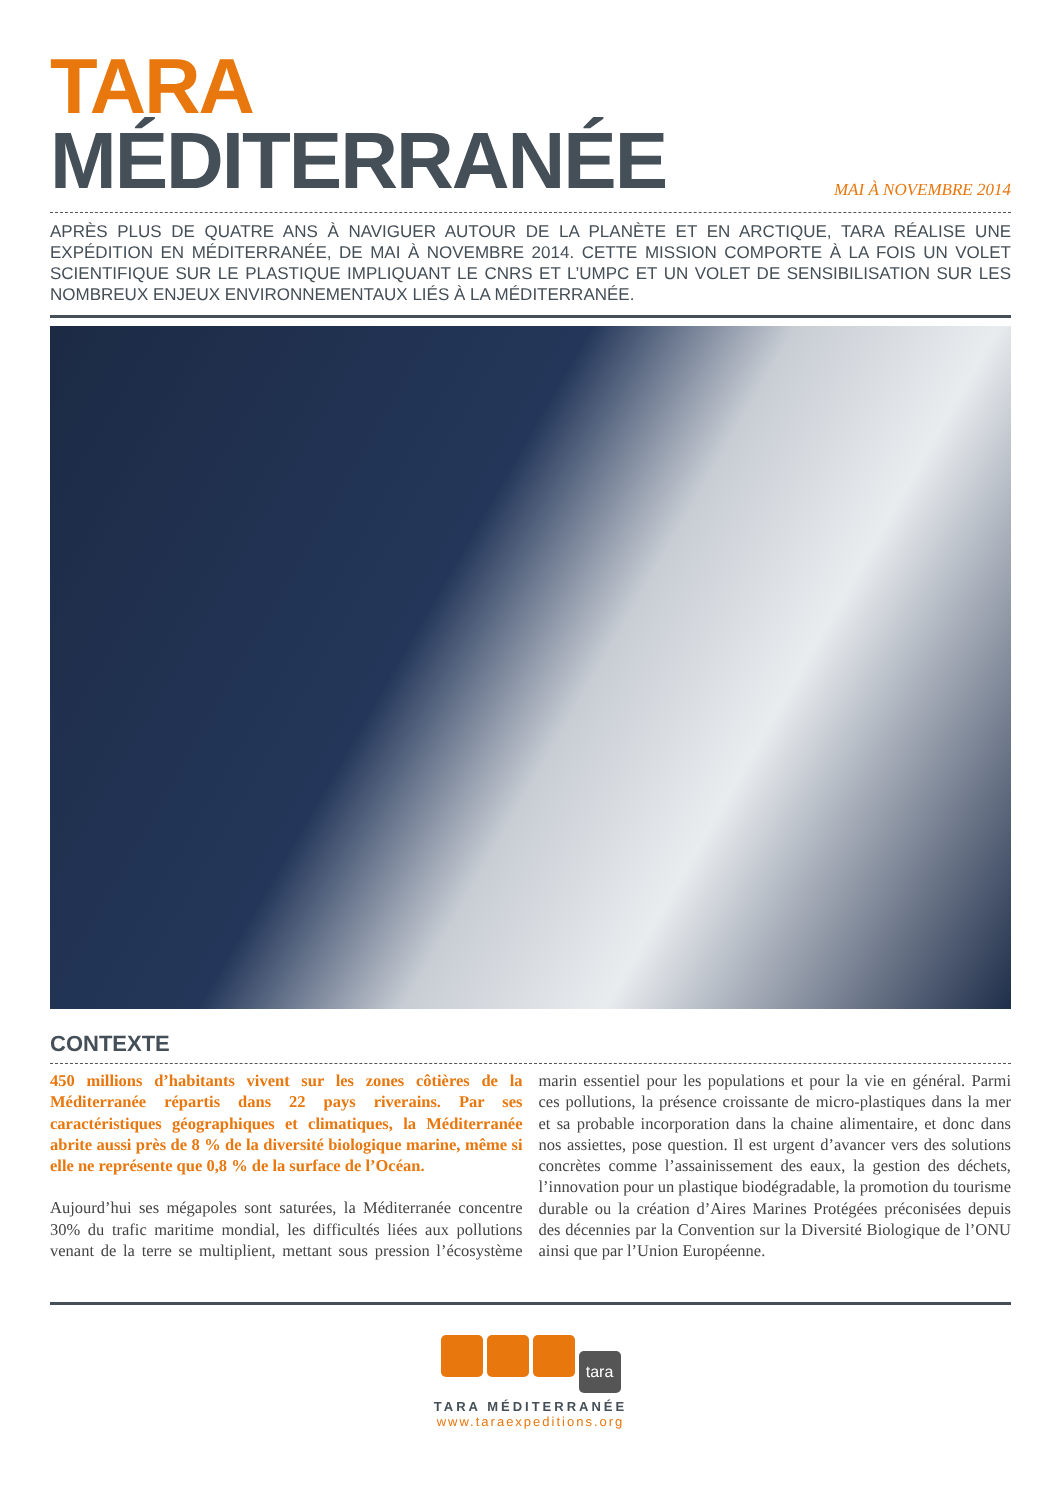TARA
MÉDITERRANÉE
MAI À NOVEMBRE 2014
APRÈS PLUS DE QUATRE ANS À NAVIGUER AUTOUR DE LA PLANÈTE ET EN ARCTIQUE, TARA RÉALISE UNE EXPÉDITION EN MÉDITERRANÉE, DE MAI À NOVEMBRE 2014. CETTE MISSION COMPORTE À LA FOIS UN VOLET SCIENTIFIQUE SUR LE PLASTIQUE IMPLIQUANT LE CNRS ET L’UMPC ET UN VOLET DE SENSIBILISATION SUR LES NOMBREUX ENJEUX ENVIRONNEMENTAUX LIÉS À LA MÉDITERRANÉE.
CONTEXTE
450 millions d’habitants vivent sur les zones côtières de la Méditerranée répartis dans 22 pays riverains. Par ses caractéristiques géographiques et climatiques, la Méditerranée abrite aussi près de 8 % de la diversité biologique marine, même si elle ne représente que 0,8 % de la surface de l’Océan.
Aujourd’hui ses mégapoles sont saturées, la Méditerranée concentre 30% du trafic maritime mondial, les difficultés liées aux pollutions venant de la terre se multiplient, mettant sous pression l’écosystème marin essentiel pour les populations et pour la vie en général. Parmi ces pollutions, la présence croissante de micro-plastiques dans la mer et sa probable incorporation dans la chaine alimentaire, et donc dans nos assiettes, pose question. Il est urgent d’avancer vers des solutions concrètes comme l’assainissement des eaux, la gestion des déchets, l’innovation pour un plastique biodégradable, la promotion du tourisme durable ou la création d’Aires Marines Protégées préconisées depuis des décennies par la Convention sur la Diversité Biologique de l’ONU ainsi que par l’Union Européenne.
tara
TARA MÉDITERRANÉE
www.taraexpeditions.org